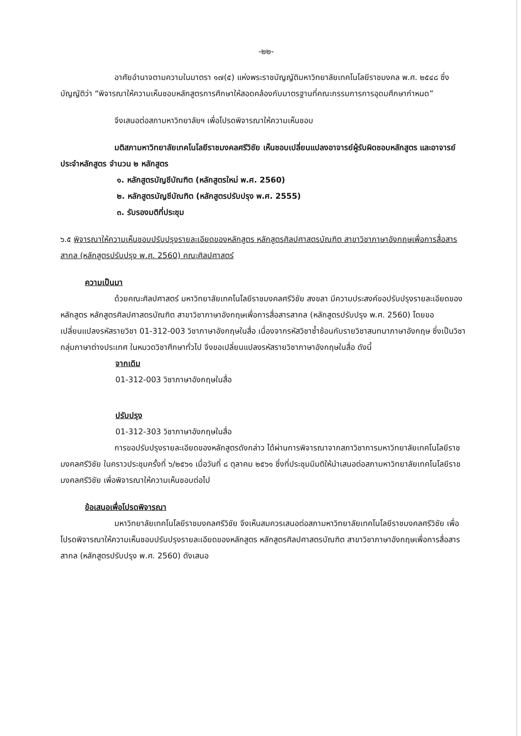-๒๒-
อาศัยอำนาจตามความในมาตรา ๑๗(๕) แห่งพระราชบัญญัติมหาวิทยาลัยเทคโนโลยีราชมงคล พ.ศ. ๒๕๔๘ ซึ่งบัญญัติว่า “พิจารณาให้ความเห็นชอบหลักสูตรการศึกษาให้สอดคล้องกับมาตรฐานที่คณะกรรมการการอุดมศึกษากำหนด”
จึงเสนอต่อสภามหาวิทยาลัยฯ เพื่อโปรดพิจารณาให้ความเห็นชอบ
มติสภามหาวิทยาลัยเทคโนโลยีราชมงคลศรีวิชัย เห็นชอบเปลี่ยนแปลงอาจารย์ผู้รับผิดชอบหลักสูตร และอาจารย์ประจำหลักสูตร จำนวน ๒ หลักสูตร
๑. หลักสูตรบัญชีบัณฑิต (หลักสูตรใหม่ พ.ศ. 2560)
๒. หลักสูตรบัญชีบัณฑิต (หลักสูตรปรับปรุง พ.ศ. 2555)
๓. รับรองมติที่ประชุม
๖.๕ พิจารณาให้ความเห็นชอบปรับปรุงรายละเอียดของหลักสูตร หลักสูตรศิลปศาสตรบัณฑิต สาขาวิชาภาษาอังกฤษเพื่อการสื่อสารสากล (หลักสูตรปรับปรุง พ.ศ. 2560) คณะศิลปศาสตร์
ความเป็นมา
ด้วยคณะศิลปศาสตร์ มหาวิทยาลัยเทคโนโลยีราชมงคลศรีวิชัย สงขลา มีความประสงค์ขอปรับปรุงรายละเอียดของหลักสูตร หลักสูตรศิลปศาสตรบัณฑิต สาขาวิชาภาษาอังกฤษเพื่อการสื่อสารสากล (หลักสูตรปรับปรุง พ.ศ. 2560) โดยขอเปลี่ยนแปลงรหัสรายวิชา 01-312-003 วิชาภาษาอังกฤษในสื่อ เนื่องจากรหัสวิชาซ้ำซ้อนกับรายวิชาสนทนาภาษาอังกฤษ ซึ่งเป็นวิชากลุ่มภาษาต่างประเทศ ในหมวดวิชาศึกษาทั่วไป จึงขอเปลี่ยนแปลงรหัสรายวิชาภาษาอังกฤษในสื่อ ดังนี้
จากเดิม
01-312-003 วิชาภาษาอังกฤษในสื่อ
ปรับปรุง
01-312-303 วิชาภาษาอังกฤษในสื่อ
การขอปรับปรุงรายละเอียดของหลักสูตรดังกล่าว ได้ผ่านการพิจารณาจากสภาวิชาการมหาวิทยาลัยเทคโนโลยีราชมงคลศรีวิชัย ในคราวประชุมครั้งที่ ๖/๒๕๖๑ เมื่อวันที่ ๘ ตุลาคม ๒๕๖๑ ซึ่งที่ประชุมมีมติให้นำเสนอต่อสภามหาวิทยาลัยเทคโนโลยีราชมงคลศรีวิชัย เพื่อพิจารณาให้ความเห็นชอบต่อไป
ข้อเสนอเพื่อโปรดพิจารณา
มหาวิทยาลัยเทคโนโลยีราชมงคลศรีวิชัย จึงเห็นสมควรเสนอต่อสภามหาวิทยาลัยเทคโนโลยีราชมงคลศรีวิชัย เพื่อโปรดพิจารณาให้ความเห็นชอบปรับปรุงรายละเอียดของหลักสูตร หลักสูตรศิลปศาสตรบัณฑิต สาขาวิชาภาษาอังกฤษเพื่อการสื่อสารสากล (หลักสูตรปรับปรุง พ.ศ. 2560) ดังเสนอ